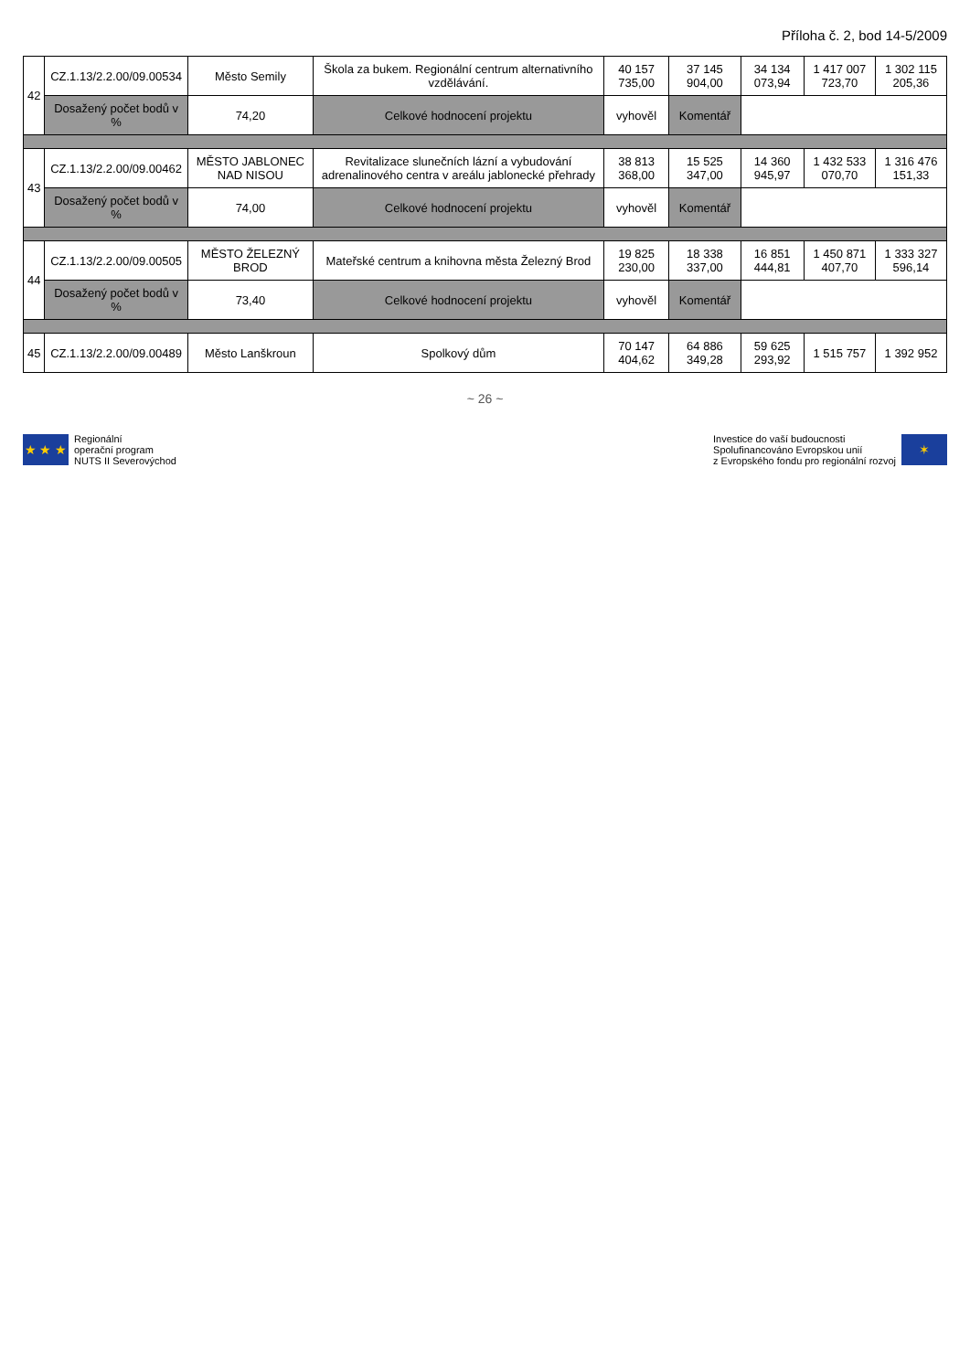Příloha č. 2, bod 14-5/2009
| 42 | CZ.1.13/2.2.00/09.00534 | Město Semily | Škola za bukem. Regionální centrum alternativního vzdělávání. | 40 157 735,00 | 37 145 904,00 | 34 134 073,94 | 1 417 007 723,70 | 1 302 115 205,36 |
| | Dosažený počet bodů v % | 74,20 | Celkové hodnocení projektu | vyhověl | Komentář | | | |
| 43 | CZ.1.13/2.2.00/09.00462 | MĚSTO JABLONEC NAD NISOU | Revitalizace slunečních lázní a vybudování adrenalinového centra v areálu jablonecké přehrady | 38 813 368,00 | 15 525 347,00 | 14 360 945,97 | 1 432 533 070,70 | 1 316 476 151,33 |
| | Dosažený počet bodů v % | 74,00 | Celkové hodnocení projektu | vyhověl | Komentář | | | |
| 44 | CZ.1.13/2.2.00/09.00505 | MĚSTO ŽELEZNÝ BROD | Mateřské centrum a knihovna města Železný Brod | 19 825 230,00 | 18 338 337,00 | 16 851 444,81 | 1 450 871 407,70 | 1 333 327 596,14 |
| | Dosažený počet bodů v % | 73,40 | Celkové hodnocení projektu | vyhověl | Komentář | | | |
| 45 | CZ.1.13/2.2.00/09.00489 | Město Lanškroun | Spolkový dům | 70 147 404,62 | 64 886 349,28 | 59 625 293,92 | 1 515 757 | 1 392 952 |
~ 26 ~
★ ★ ★
Regionální
operační program
NUTS II Severovýchod
Investice do vaší budoucnosti
Spolufinancováno Evropskou unií
z Evropského fondu pro regionální rozvoj
✶